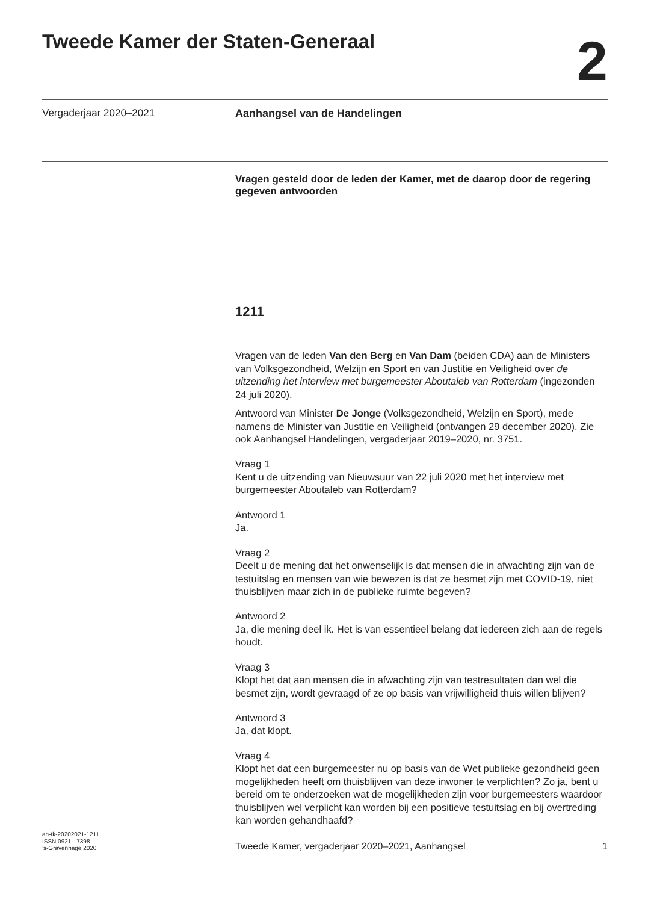Tweede Kamer der Staten-Generaal
2
Vergaderjaar 2020–2021 Aanhangsel van de Handelingen
Vragen gesteld door de leden der Kamer, met de daarop door de regering gegeven antwoorden
1211
Vragen van de leden Van den Berg en Van Dam (beiden CDA) aan de Ministers van Volksgezondheid, Welzijn en Sport en van Justitie en Veiligheid over de uitzending het interview met burgemeester Aboutaleb van Rotterdam (ingezonden 24 juli 2020).
Antwoord van Minister De Jonge (Volksgezondheid, Welzijn en Sport), mede namens de Minister van Justitie en Veiligheid (ontvangen 29 december 2020). Zie ook Aanhangsel Handelingen, vergaderjaar 2019–2020, nr. 3751.
Vraag 1
Kent u de uitzending van Nieuwsuur van 22 juli 2020 met het interview met burgemeester Aboutaleb van Rotterdam?
Antwoord 1
Ja.
Vraag 2
Deelt u de mening dat het onwenselijk is dat mensen die in afwachting zijn van de testuitslag en mensen van wie bewezen is dat ze besmet zijn met COVID-19, niet thuisblijven maar zich in de publieke ruimte begeven?
Antwoord 2
Ja, die mening deel ik. Het is van essentieel belang dat iedereen zich aan de regels houdt.
Vraag 3
Klopt het dat aan mensen die in afwachting zijn van testresultaten dan wel die besmet zijn, wordt gevraagd of ze op basis van vrijwilligheid thuis willen blijven?
Antwoord 3
Ja, dat klopt.
Vraag 4
Klopt het dat een burgemeester nu op basis van de Wet publieke gezondheid geen mogelijkheden heeft om thuisblijven van deze inwoner te verplichten? Zo ja, bent u bereid om te onderzoeken wat de mogelijkheden zijn voor burgemeesters waardoor thuisblijven wel verplicht kan worden bij een positieve testuitslag en bij overtreding kan worden gehandhaafd?
ah-tk-20202021-1211
ISSN 0921 - 7398
’s-Gravenhage 2020
Tweede Kamer, vergaderjaar 2020–2021, Aanhangsel
1